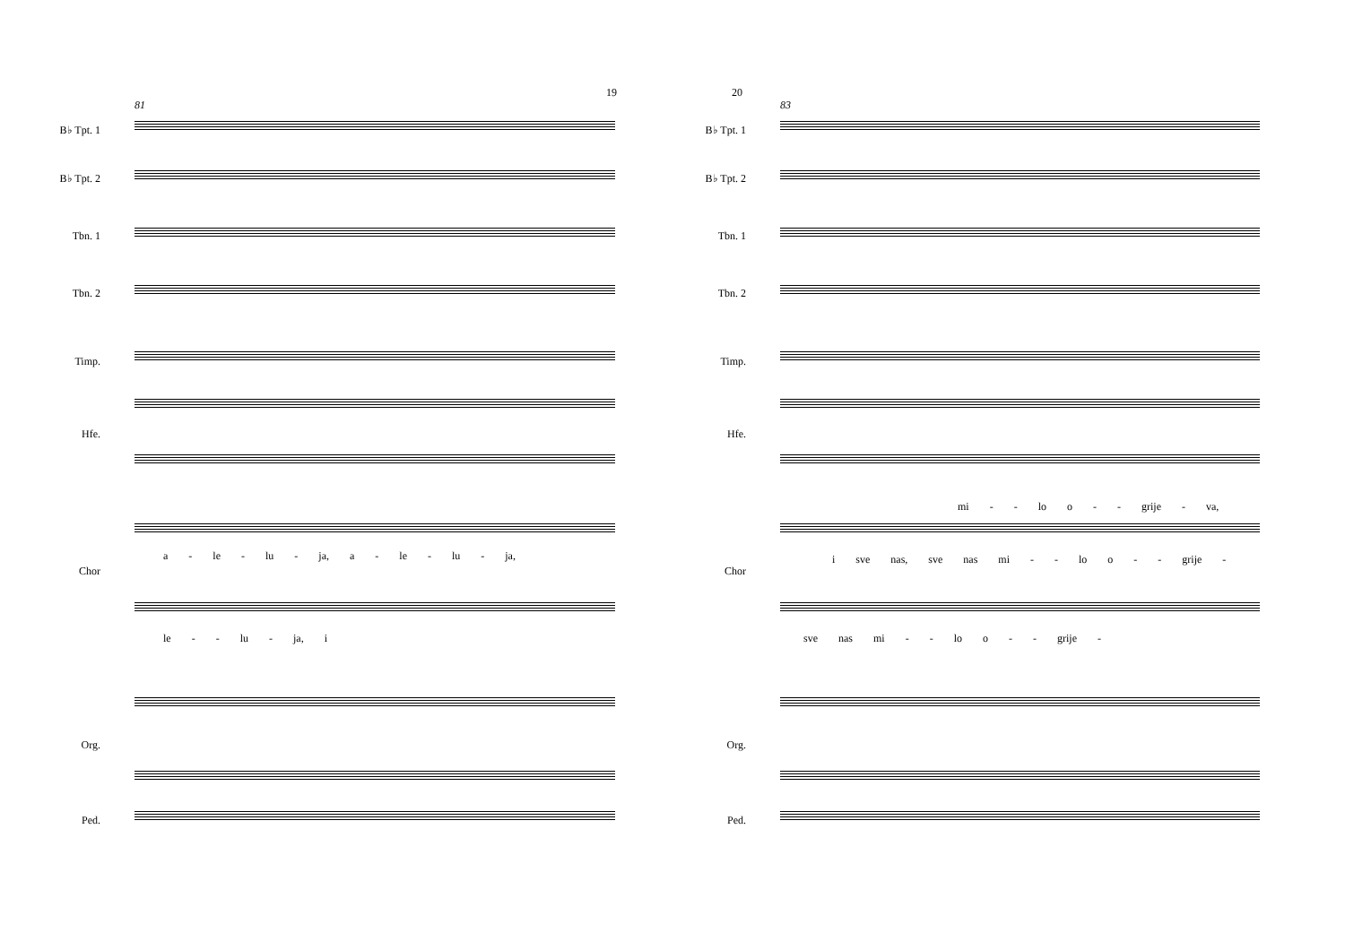19
81
B♭ Tpt. 1
B♭ Tpt. 2
Tbn. 1
Tbn. 2
Timp.
Hfe.
a - le - lu - ja, a - le - lu - ja,
Chor
le - - lu - ja, i
Org.
Ped.
20
83
B♭ Tpt. 1
B♭ Tpt. 2
Tbn. 1
Tbn. 2
Timp.
Hfe.
mi - - lo o - - grije - va,
i sve nas, sve nas mi - - lo o - - grije -
Chor
sve nas mi - - lo o - - grije -
Org.
Ped.